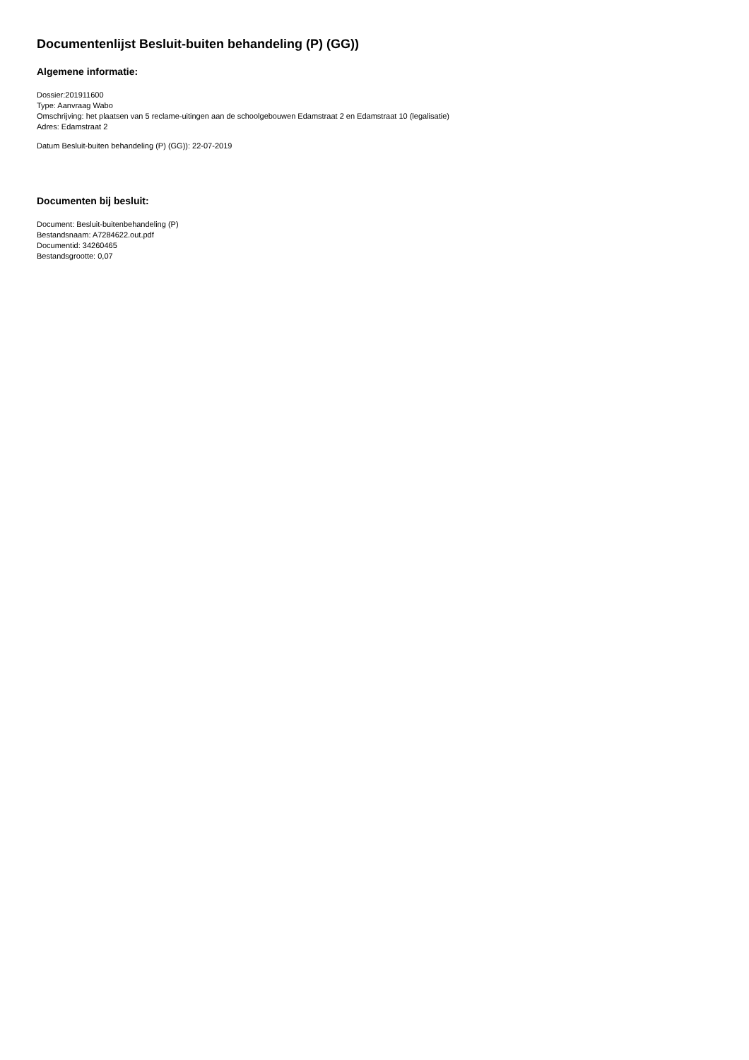Documentenlijst Besluit-buiten behandeling (P) (GG))
Algemene informatie:
Dossier:201911600
Type: Aanvraag Wabo
Omschrijving: het plaatsen van 5 reclame-uitingen aan de schoolgebouwen Edamstraat 2 en Edamstraat 10 (legalisatie)
Adres: Edamstraat 2
Datum Besluit-buiten behandeling (P) (GG)): 22-07-2019
Documenten bij besluit:
Document: Besluit-buitenbehandeling (P)
Bestandsnaam: A7284622.out.pdf
Documentid: 34260465
Bestandsgrootte: 0,07